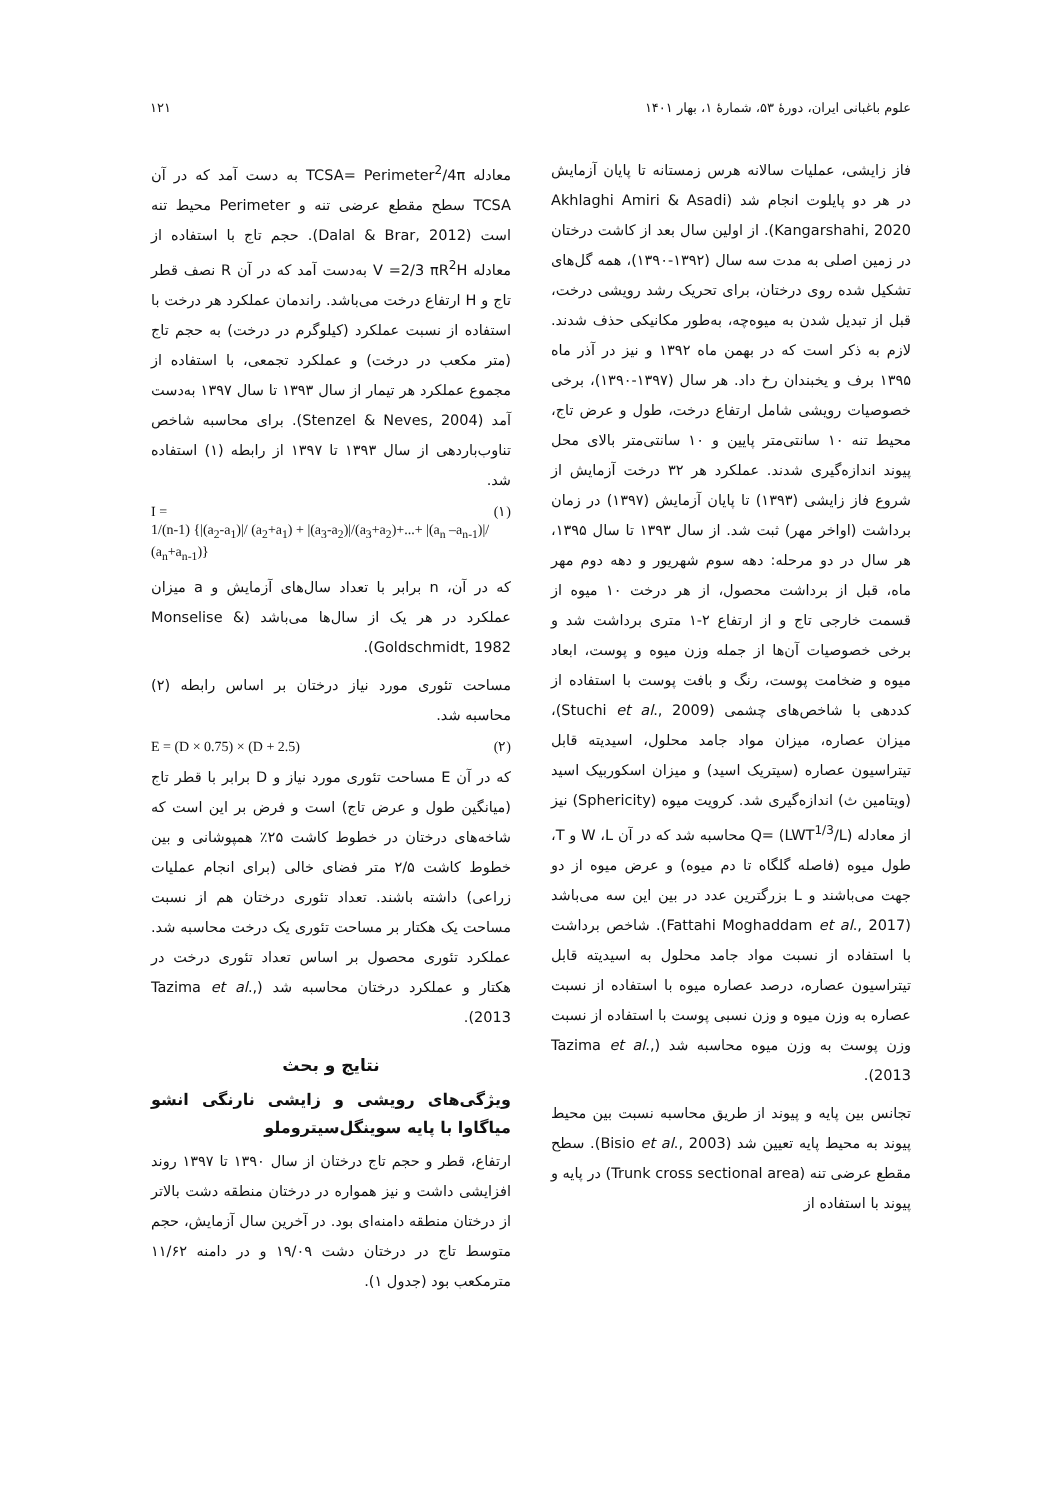علوم باغبانی ایران، دورهٔ ۵۳، شمارهٔ ۱، بهار ۱۴۰۱ ۱۲۱
فاز زایشی، عملیات سالانه هرس زمستانه تا پایان آزمایش در هر دو پایلوت انجام شد (Akhlaghi Amiri & Asadi Kangarshahi, 2020). از اولین سال بعد از کاشت درختان در زمین اصلی به مدت سه سال (۱۳۹۲-۱۳۹۰)، همه گل‌های تشکیل شده روی درختان، برای تحریک رشد رویشی درخت، قبل از تبدیل شدن به میوه‌چه، به‌طور مکانیکی حذف شدند. لازم به ذکر است که در بهمن ماه ۱۳۹۲ و نیز در آذر ماه ۱۳۹۵ برف و یخبندان رخ داد. هر سال (۱۳۹۷-۱۳۹۰)، برخی خصوصیات رویشی شامل ارتفاع درخت، طول و عرض تاج، محیط تنه ۱۰ سانتی‌متر پایین و ۱۰ سانتی‌متر بالای محل پیوند اندازه‌گیری شدند. عملکرد هر ۳۲ درخت آزمایش از شروع فاز زایشی (۱۳۹۳) تا پایان آزمایش (۱۳۹۷) در زمان برداشت (اواخر مهر) ثبت شد. از سال ۱۳۹۳ تا سال ۱۳۹۵، هر سال در دو مرحله: دهه سوم شهریور و دهه دوم مهر ماه، قبل از برداشت محصول، از هر درخت ۱۰ میوه از قسمت خارجی تاج و از ارتفاع ۲-۱ متری برداشت شد و برخی خصوصیات آن‌ها از جمله وزن میوه و پوست، ابعاد میوه و ضخامت پوست، رنگ و بافت پوست با استفاده از کددهی با شاخص‌های چشمی (Stuchi et al., 2009)، میزان عصاره، میزان مواد جامد محلول، اسیدیته قابل تیتراسیون عصاره (سیتریک اسید) و میزان اسکوربیک اسید (ویتامین ث) اندازه‌گیری شد. کرویت میوه (Sphericity) نیز از معادله Q= (LWT<sup>1/3</sup>/L) محاسبه شد که در آن W ،L و T، طول میوه (فاصله گلگاه تا دم میوه) و عرض میوه از دو جهت می‌باشند و L بزرگترین عدد در بین این سه می‌باشد (Fattahi Moghaddam et al., 2017). شاخص برداشت با استفاده از نسبت مواد جامد محلول به اسیدیته قابل تیتراسیون عصاره، درصد عصاره میوه با استفاده از نسبت عصاره به وزن میوه و وزن نسبی پوست با استفاده از نسبت وزن پوست به وزن میوه محاسبه شد (Tazima et al., 2013).
تجانس بین پایه و پیوند از طریق محاسبه نسبت بین محیط پیوند به محیط پایه تعیین شد (Bisio et al., 2003). سطح مقطع عرضی تنه (Trunk cross sectional area) در پایه و پیوند با استفاده از
معادله TCSA= Perimeter<sup>2</sup>/4π به دست آمد که در آن TCSA سطح مقطع عرضی تنه و Perimeter محیط تنه است (Dalal & Brar, 2012). حجم تاج با استفاده از معادله V =2/3 πR<sup>2</sup>H به‌دست آمد که در آن R نصف قطر تاج و H ارتفاع درخت می‌باشد. راندمان عملکرد هر درخت با استفاده از نسبت عملکرد (کیلوگرم در درخت) به حجم تاج (متر مکعب در درخت) و عملکرد تجمعی، با استفاده از مجموع عملکرد هر تیمار از سال ۱۳۹۳ تا سال ۱۳۹۷ به‌دست آمد (Stenzel & Neves, 2004). برای محاسبه شاخص تناوب‌باردهی از سال ۱۳۹۳ تا ۱۳۹۷ از رابطه (۱) استفاده شد.
I = (۱)
1/(n-1) {|(a<sub>2</sub>-a<sub>1</sub>)|/ (a<sub>2</sub>+a<sub>1</sub>) + |(a<sub>3</sub>-a<sub>2</sub>)|/(a<sub>3</sub>+a<sub>2</sub>)+...+ |(a<sub>n</sub> –a<sub>n-1</sub>)|/ (a<sub>n</sub>+a<sub>n-1</sub>)}
که در آن، n برابر با تعداد سال‌های آزمایش و a میزان عملکرد در هر یک از سال‌ها می‌باشد (Monselise & Goldschmidt, 1982).
مساحت تئوری مورد نیاز درختان بر اساس رابطه (۲) محاسبه شد.
E = (D × 0.75) × (D + 2.5) (۲)
که در آن E مساحت تئوری مورد نیاز و D برابر با قطر تاج (میانگین طول و عرض تاج) است و فرض بر این است که شاخه‌های درختان در خطوط کاشت ۲۵٪ همپوشانی و بین خطوط کاشت ۲/۵ متر فضای خالی (برای انجام عملیات زراعی) داشته باشند. تعداد تئوری درختان هم از نسبت مساحت یک هکتار بر مساحت تئوری یک درخت محاسبه شد. عملکرد تئوری محصول بر اساس تعداد تئوری درخت در هکتار و عملکرد درختان محاسبه شد (Tazima et al., 2013).
نتایج و بحث
ویژگی‌های رویشی و زایشی نارنگی انشو میاگاوا با پایه سوینگل‌سیتروملو
ارتفاع، قطر و حجم تاج درختان از سال ۱۳۹۰ تا ۱۳۹۷ روند افزایشی داشت و نیز همواره در درختان منطقه دشت بالاتر از درختان منطقه دامنه‌ای بود. در آخرین سال آزمایش، حجم متوسط تاج در درختان دشت ۱۹/۰۹ و در دامنه ۱۱/۶۲ مترمکعب بود (جدول ۱).